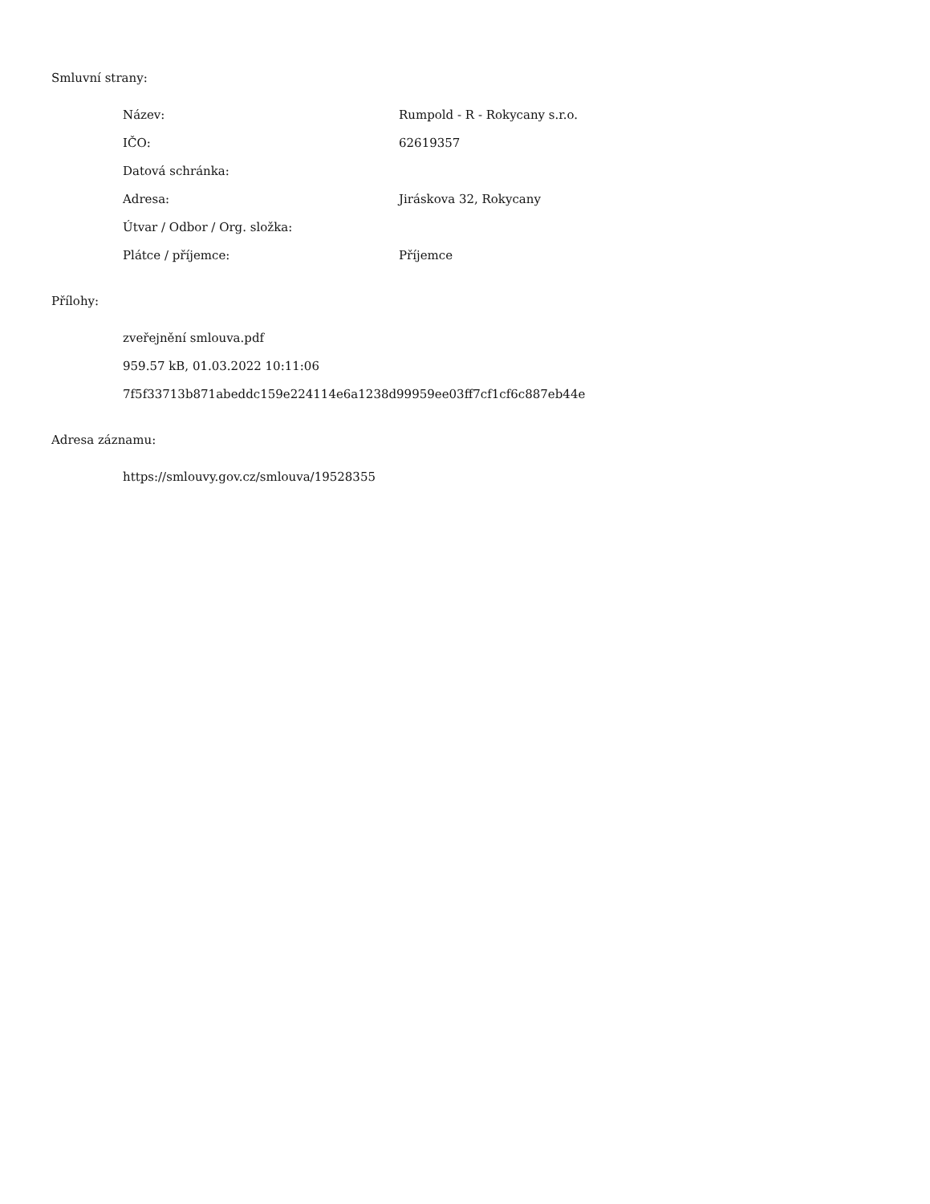Smluvní strany:
| Název: | Rumpold - R - Rokycany s.r.o. |
| IČO: | 62619357 |
| Datová schránka: | |
| Adresa: | Jiráskova 32, Rokycany |
| Útvar / Odbor / Org. složka: | |
| Plátce / příjemce: | Příjemce |
Přílohy:
zveřejnění smlouva.pdf
959.57 kB, 01.03.2022 10:11:06
7f5f33713b871abeddc159e224114e6a1238d99959ee03ff7cf1cf6c887eb44e
Adresa záznamu:
https://smlouvy.gov.cz/smlouva/19528355